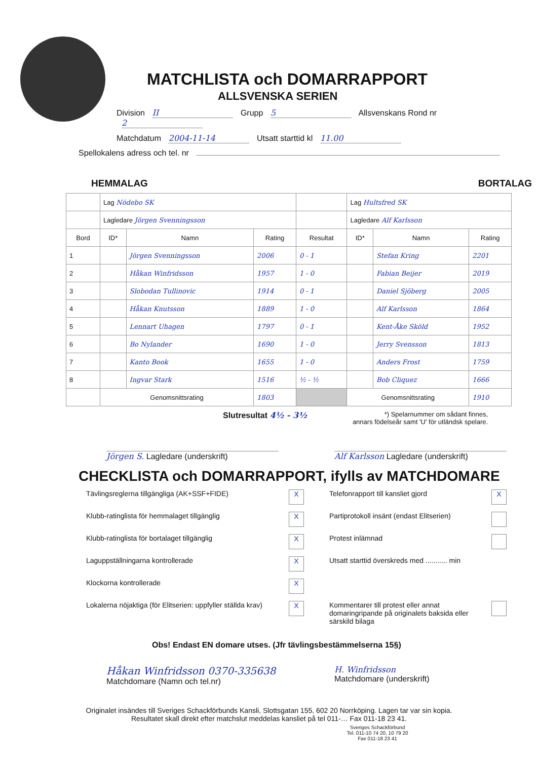MATCHLISTA och DOMARRAPPORT
ALLSVENSKA SERIEN
Division II Grupp 5 Allsvenskans Rond nr 2
Matchdatum 2004-11-14 Utsatt starttid kl 11.00
Spellokalens adress och tel. nr
HEMMALAG BORTALAG
| | Lag Nödebo SK | | | | Lag Hultsfred SK | | |
| | Lagledare Jörgen Svenningsson | | | | Lagledare Alf Karlsson | | |
| Bord | ID* | Namn | Rating | Resultat | ID* | Namn | Rating |
| 1 | | Jörgen Svenningsson | 2006 | 0 - 1 | | Stefan Kring | 2201 |
| 2 | | Håkan Winfridsson | 1957 | 1 - 0 | | Fabian Beijer | 2019 |
| 3 | | Slobodan Tullinovic | 1914 | 0 - 1 | | Daniel Sjöberg | 2005 |
| 4 | | Håkan Knutsson | 1889 | 1 - 0 | | Alf Karlsson | 1864 |
| 5 | | Lennart Uhagen | 1797 | 0 - 1 | | Kent-Åke Sköld | 1952 |
| 6 | | Bo Nylander | 1690 | 1 - 0 | | Jerry Svensson | 1813 |
| 7 | | Kanto Book | 1655 | 1 - 0 | | Anders Frost | 1759 |
| 8 | | Ingvar Stark | 1516 | ½ - ½ | | Bob Cliquez | 1666 |
| | Genomsnittsrating | | 1803 | | Genomsnittsrating | | 1910 |
Slutresultat 4½ - 3½ *) Spelarnummer om sådant finnes,
annars födelseår samt 'U' för utländsk spelare.
Jörgen S. Lagledare (underskrift) Alf Karlsson Lagledare (underskrift)
CHECKLISTA och DOMARRAPPORT, ifylls av MATCHDOMARE
Tävlingsreglerna tillgängliga (AK+SSF+FIDE)
X
Telefonrapport till kansliet gjord
X
Klubb-ratinglista för hemmalaget tillgänglig
X
Partiprotokoll insänt (endast Elitserien)
Klubb-ratinglista för bortalaget tillgänglig
X
Protest inlämnad
Laguppställningarna kontrollerade
X
Utsatt starttid överskreds med ........... min
Klockorna kontrollerade
X
Lokalerna nöjaktiga (för Elitserien: uppfyller ställda krav)
X
Kommentarer till protest eller annat domaringripande på originalets baksida eller särskild bilaga
Obs! Endast EN domare utses. (Jfr tävlingsbestämmelserna 15§)
Håkan Winfridsson 0370-335638
Matchdomare (Namn och tel.nr)
H. Winfridsson
Matchdomare (underskrift)
Originalet insändes till Sveriges Schackförbunds Kansli, Slottsgatan 155, 602 20 Norrköping. Lagen tar var sin kopia.
Resultatet skall direkt efter matchslut meddelas kansliet på tel 011-… Fax 011-18 23 41.
Sveriges Schackförbund
Tel. 011-10 74 20, 10 79 20
Fax 011-18 23 41